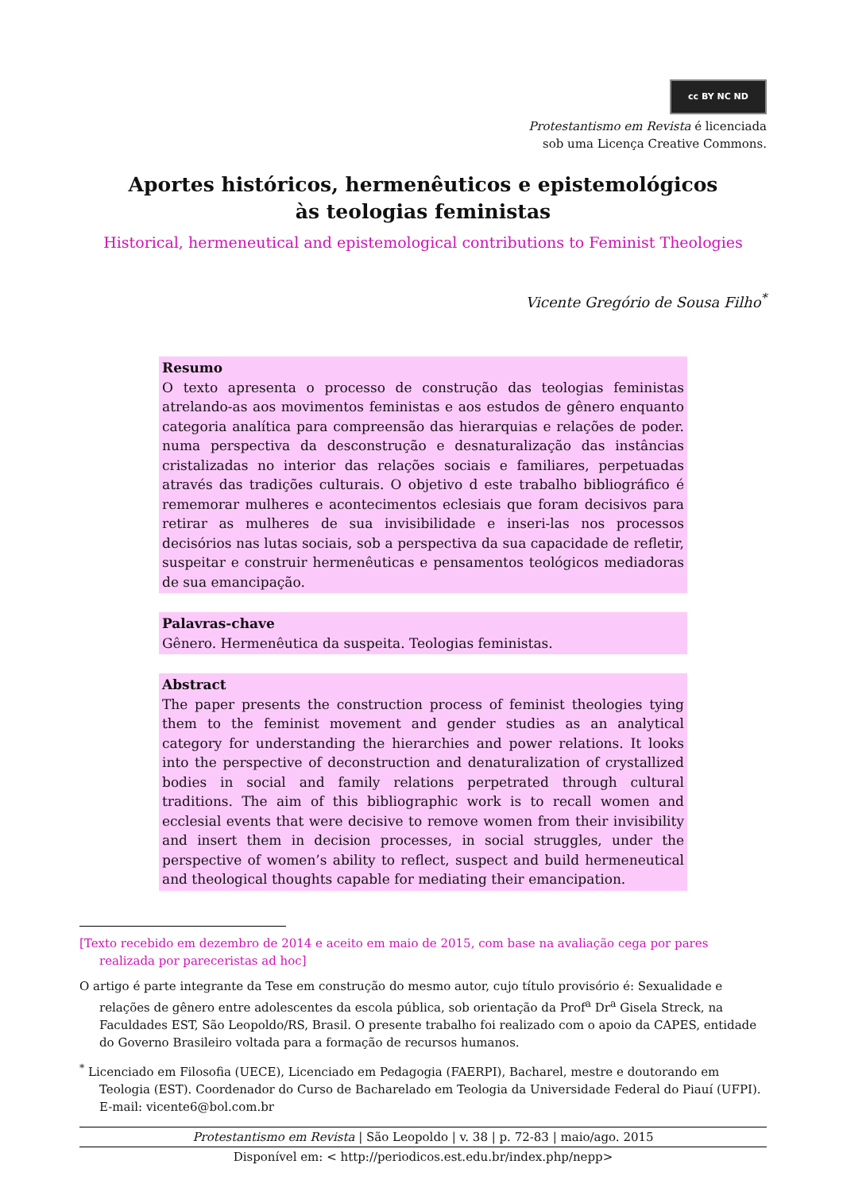cc BY NC ND
Protestantismo em Revista é licenciada
sob uma Licença Creative Commons.
Aportes históricos, hermenêuticos e epistemológicos
às teologias feministas
Historical, hermeneutical and epistemological contributions to Feminist Theologies
Vicente Gregório de Sousa Filho<sup>*</sup>
Resumo
O texto apresenta o processo de construção das teologias feministas atrelando-as aos movimentos feministas e aos estudos de gênero enquanto categoria analítica para compreensão das hierarquias e relações de poder. numa perspectiva da desconstrução e desnaturalização das instâncias cristalizadas no interior das relações sociais e familiares, perpetuadas através das tradições culturais. O objetivo d este trabalho bibliográfico é rememorar mulheres e acontecimentos eclesiais que foram decisivos para retirar as mulheres de sua invisibilidade e inseri-las nos processos decisórios nas lutas sociais, sob a perspectiva da sua capacidade de refletir, suspeitar e construir hermenêuticas e pensamentos teológicos mediadoras de sua emancipação.
Palavras-chave
Gênero. Hermenêutica da suspeita. Teologias feministas.
Abstract
The paper presents the construction process of feminist theologies tying them to the feminist movement and gender studies as an analytical category for understanding the hierarchies and power relations. It looks into the perspective of deconstruction and denaturalization of crystallized bodies in social and family relations perpetrated through cultural traditions. The aim of this bibliographic work is to recall women and ecclesial events that were decisive to remove women from their invisibility and insert them in decision processes, in social struggles, under the perspective of women’s ability to reflect, suspect and build hermeneutical and theological thoughts capable for mediating their emancipation.
[Texto recebido em dezembro de 2014 e aceito em maio de 2015, com base na avaliação cega por pares realizada por pareceristas ad hoc]
O artigo é parte integrante da Tese em construção do mesmo autor, cujo título provisório é: Sexualidade e relações de gênero entre adolescentes da escola pública, sob orientação da Prof<sup>a</sup> Dr<sup>a</sup> Gisela Streck, na Faculdades EST, São Leopoldo/RS, Brasil. O presente trabalho foi realizado com o apoio da CAPES, entidade do Governo Brasileiro voltada para a formação de recursos humanos.
<sup>*</sup> Licenciado em Filosofia (UECE), Licenciado em Pedagogia (FAERPI), Bacharel, mestre e doutorando em Teologia (EST). Coordenador do Curso de Bacharelado em Teologia da Universidade Federal do Piauí (UFPI). E-mail: vicente6@bol.com.br
Protestantismo em Revista | São Leopoldo | v. 38 | p. 72-83 | maio/ago. 2015
Disponível em: < http://periodicos.est.edu.br/index.php/nepp>